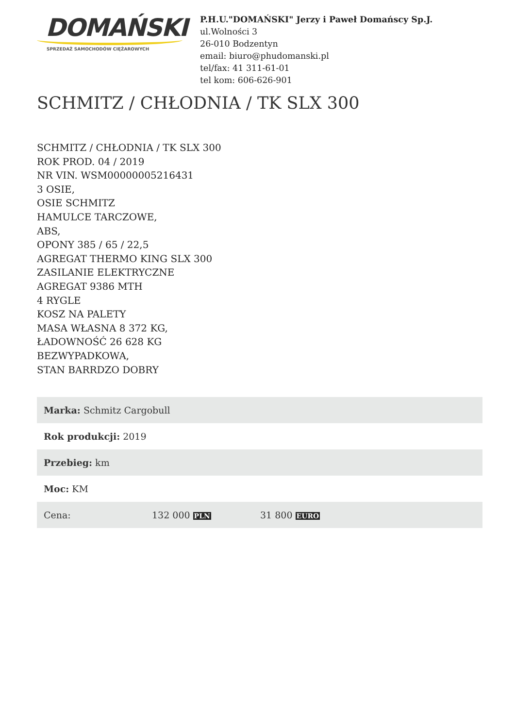DOMAŃSKI
SPRZEDAŻ SAMOCHODÓW CIĘŻAROWYCH
P.H.U."DOMAŃSKI" Jerzy i Paweł Domańscy Sp.J.
ul.Wolności 3
26-010 Bodzentyn
email: biuro@phudomanski.pl
tel/fax: 41 311-61-01
tel kom: 606-626-901
SCHMITZ / CHŁODNIA / TK SLX 300
SCHMITZ / CHŁODNIA / TK SLX 300
ROK PROD. 04 / 2019
NR VIN. WSM00000005216431
3 OSIE,
OSIE SCHMITZ
HAMULCE TARCZOWE,
ABS,
OPONY 385 / 65 / 22,5
AGREGAT THERMO KING SLX 300
ZASILANIE ELEKTRYCZNE
AGREGAT 9386 MTH
4 RYGLE
KOSZ NA PALETY
MASA WŁASNA 8 372 KG,
ŁADOWNOŚĆ 26 628 KG
BEZWYPADKOWA,
STAN BARRDZO DOBRY
| Marka: Schmitz Cargobull | | |
| Rok produkcji: 2019 | | |
| Przebieg: km | | |
| Moc: KM | | |
| Cena: | 132 000 PLN | 31 800 EURO |